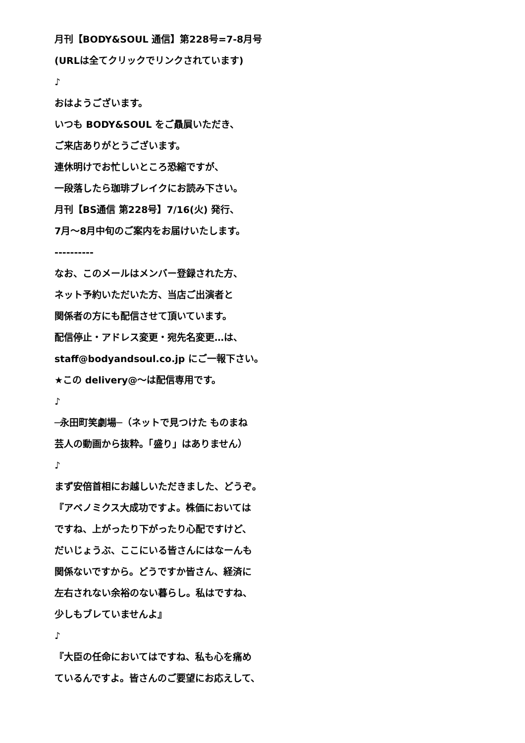月刊【BODY&SOUL 通信】第228号=7-8月号
(URLは全てクリックでリンクされています)
♪
おはようございます。
いつも BODY&SOUL をご贔屓いただき、
ご来店ありがとうございます。
連休明けでお忙しいところ恐縮ですが、
一段落したら珈琲ブレイクにお読み下さい。
月刊【BS通信 第228号】7/16(火) 発行、
7月〜8月中旬のご案内をお届けいたします。
----------
なお、このメールはメンバー登録された方、
ネット予約いただいた方、当店ご出演者と
関係者の方にも配信させて頂いています。
配信停止・アドレス変更・宛先名変更…は、
staff@bodyandsoul.co.jp にご一報下さい。
★この delivery@〜は配信専用です。
♪
─永田町笑劇場─（ネットで見つけた ものまね
芸人の動画から抜粋。「盛り」はありません）
♪
まず安倍首相にお越しいただきました、どうぞ。
『アベノミクス大成功ですよ。株価においては
ですね、上がったり下がったり心配ですけど、
だいじょうぶ、ここにいる皆さんにはなーんも
関係ないですから。どうですか皆さん、経済に
左右されない余裕のない暮らし。私はですね、
少しもブレていませんよ』
♪
『大臣の任命においてはですね、私も心を痛め
ているんですよ。皆さんのご要望にお応えして、